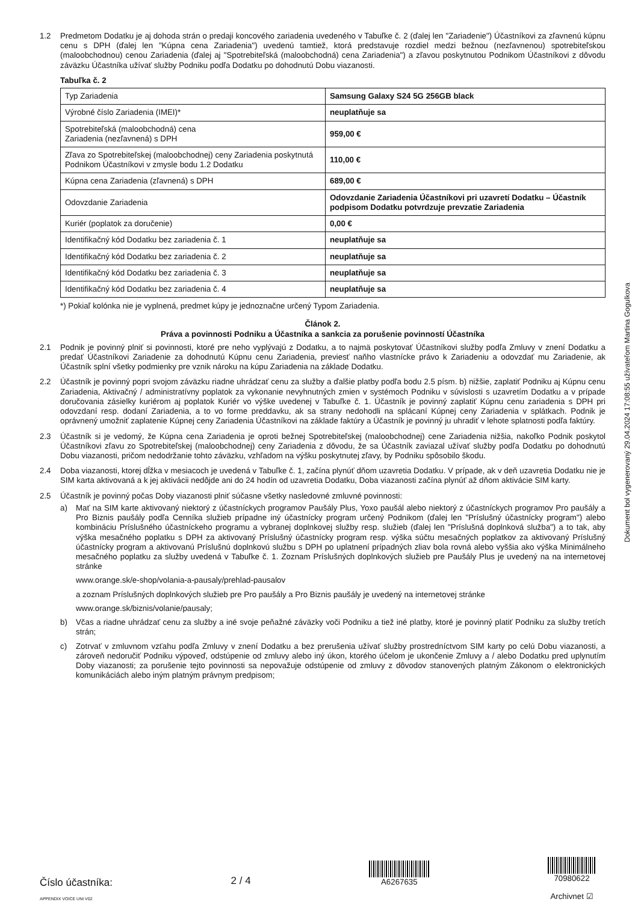1.2 Predmetom Dodatku je aj dohoda strán o predaji koncového zariadenia uvedeného v Tabuľke č. 2 (ďalej len "Zariadenie") Účastníkovi za zľavnenú kúpnu cenu s DPH (ďalej len "Kúpna cena Zariadenia") uvedenú tamtiež, ktorá predstavuje rozdiel medzi bežnou (nezľavnenou) spotrebiteľskou (maloobchodnou) cenou Zariadenia (ďalej aj "Spotrebiteľská (maloobchodná) cena Zariadenia") a zľavou poskytnutou Podnikom Účastníkovi z dôvodu záväzku Účastníka užívať služby Podniku podľa Dodatku po dohodnutú Dobu viazanosti.
Tabuľka č. 2
| Typ Zariadenia | Samsung Galaxy S24 5G 256GB black |
| Výrobné číslo Zariadenia (IMEI)* | neuplatňuje sa |
| Spotrebiteľská (maloobchodná) cena Zariadenia (nezľavnená) s DPH | 959,00 € |
| Zľava zo Spotrebiteľskej (maloobchodnej) ceny Zariadenia poskytnutá Podnikom Účastníkovi v zmysle bodu 1.2 Dodatku | 110,00 € |
| Kúpna cena Zariadenia (zľavnená) s DPH | 689,00 € |
| Odovzdanie Zariadenia | Odovzdanie Zariadenia Účastníkovi pri uzavretí Dodatku – Účastník podpisom Dodatku potvrdzuje prevzatie Zariadenia |
| Kuriér (poplatok za doručenie) | 0,00 € |
| Identifikačný kód Dodatku bez zariadenia č. 1 | neuplatňuje sa |
| Identifikačný kód Dodatku bez zariadenia č. 2 | neuplatňuje sa |
| Identifikačný kód Dodatku bez zariadenia č. 3 | neuplatňuje sa |
| Identifikačný kód Dodatku bez zariadenia č. 4 | neuplatňuje sa |
*) Pokiaľ kolónka nie je vyplnená, predmet kúpy je jednoznačne určený Typom Zariadenia.
Článok 2.
Práva a povinnosti Podniku a Účastníka a sankcia za porušenie povinností Účastníka
2.1 Podnik je povinný plniť si povinnosti, ktoré pre neho vyplývajú z Dodatku, a to najmä poskytovať Účastníkovi služby podľa Zmluvy v znení Dodatku a predať Účastníkovi Zariadenie za dohodnutú Kúpnu cenu Zariadenia, previesť naňho vlastnícke právo k Zariadeniu a odovzdať mu Zariadenie, ak Účastník splní všetky podmienky pre vznik nároku na kúpu Zariadenia na základe Dodatku.
2.2 Účastník je povinný popri svojom záväzku riadne uhrádzať cenu za služby a ďalšie platby podľa bodu 2.5 písm. b) nižšie, zaplatiť Podniku aj Kúpnu cenu Zariadenia, Aktivačný / administratívny poplatok za vykonanie nevyhnutných zmien v systémoch Podniku v súvislosti s uzavretím Dodatku a v prípade doručovania zásielky kuriérom aj poplatok Kuriér vo výške uvedenej v Tabuľke č. 1. Účastník je povinný zaplatiť Kúpnu cenu zariadenia s DPH pri odovzdaní resp. dodaní Zariadenia, a to vo forme preddavku, ak sa strany nedohodli na splácaní Kúpnej ceny Zariadenia v splátkach. Podnik je oprávnený umožniť zaplatenie Kúpnej ceny Zariadenia Účastníkovi na základe faktúry a Účastník je povinný ju uhradiť v lehote splatnosti podľa faktúry.
2.3 Účastník si je vedomý, že Kúpna cena Zariadenia je oproti bežnej Spotrebiteľskej (maloobchodnej) cene Zariadenia nižšia, nakoľko Podnik poskytol Účastníkovi zľavu zo Spotrebiteľskej (maloobchodnej) ceny Zariadenia z dôvodu, že sa Účastník zaviazal užívať služby podľa Dodatku po dohodnutú Dobu viazanosti, pričom nedodržanie tohto záväzku, vzhľadom na výšku poskytnutej zľavy, by Podniku spôsobilo škodu.
2.4 Doba viazanosti, ktorej dĺžka v mesiacoch je uvedená v Tabuľke č. 1, začína plynúť dňom uzavretia Dodatku. V prípade, ak v deň uzavretia Dodatku nie je SIM karta aktivovaná a k jej aktivácii nedôjde ani do 24 hodín od uzavretia Dodatku, Doba viazanosti začína plynúť až dňom aktivácie SIM karty.
2.5 Účastník je povinný počas Doby viazanosti plniť súčasne všetky nasledovné zmluvné povinnosti:
a) Mať na SIM karte aktivovaný niektorý z účastníckych programov Paušály Plus, Yoxo paušál alebo niektorý z účastníckych programov Pro paušály a Pro Biznis paušály podľa Cenníka služieb prípadne iný účastnícky program určený Podnikom (ďalej len "Príslušný účastnícky program") alebo kombináciu Príslušného účastníckeho programu a vybranej doplnkovej služby resp. služieb (ďalej len "Príslušná doplnková služba") a to tak, aby výška mesačného poplatku s DPH za aktivovaný Príslušný účastnícky program resp. výška súčtu mesačných poplatkov za aktivovaný Príslušný účastnícky program a aktivovanú Príslušnú doplnkovú službu s DPH po uplatnení prípadných zliav bola rovná alebo vyššia ako výška Minimálneho mesačného poplatku za služby uvedená v Tabuľke č. 1. Zoznam Príslušných doplnkových služieb pre Paušály Plus je uvedený na na internetovej stránke
www.orange.sk/e-shop/volania-a-pausaly/prehlad-pausalov
a zoznam Príslušných doplnkových služieb pre Pro paušály a Pro Biznis paušály je uvedený na internetovej stránke
www.orange.sk/biznis/volanie/pausaly;
b) Včas a riadne uhrádzať cenu za služby a iné svoje peňažné záväzky voči Podniku a tiež iné platby, ktoré je povinný platiť Podniku za služby tretích strán;
c) Zotrvať v zmluvnom vzťahu podľa Zmluvy v znení Dodatku a bez prerušenia užívať služby prostredníctvom SIM karty po celú Dobu viazanosti, a zároveň nedoručiť Podniku výpoveď, odstúpenie od zmluvy alebo iný úkon, ktorého účelom je ukončenie Zmluvy a / alebo Dodatku pred uplynutím Doby viazanosti; za porušenie tejto povinnosti sa nepovažuje odstúpenie od zmluvy z dôvodov stanovených platným Zákonom o elektronických komunikáciách alebo iným platným právnym predpisom;
Dokument bol vygenerovaný 29.04.2024 17:08:55 užívateľom Martina Gogulkova
Číslo účastníka:
APPENDIX VOICE UNI V02
2 / 4
A6267635
70980622
Archivnet ☑